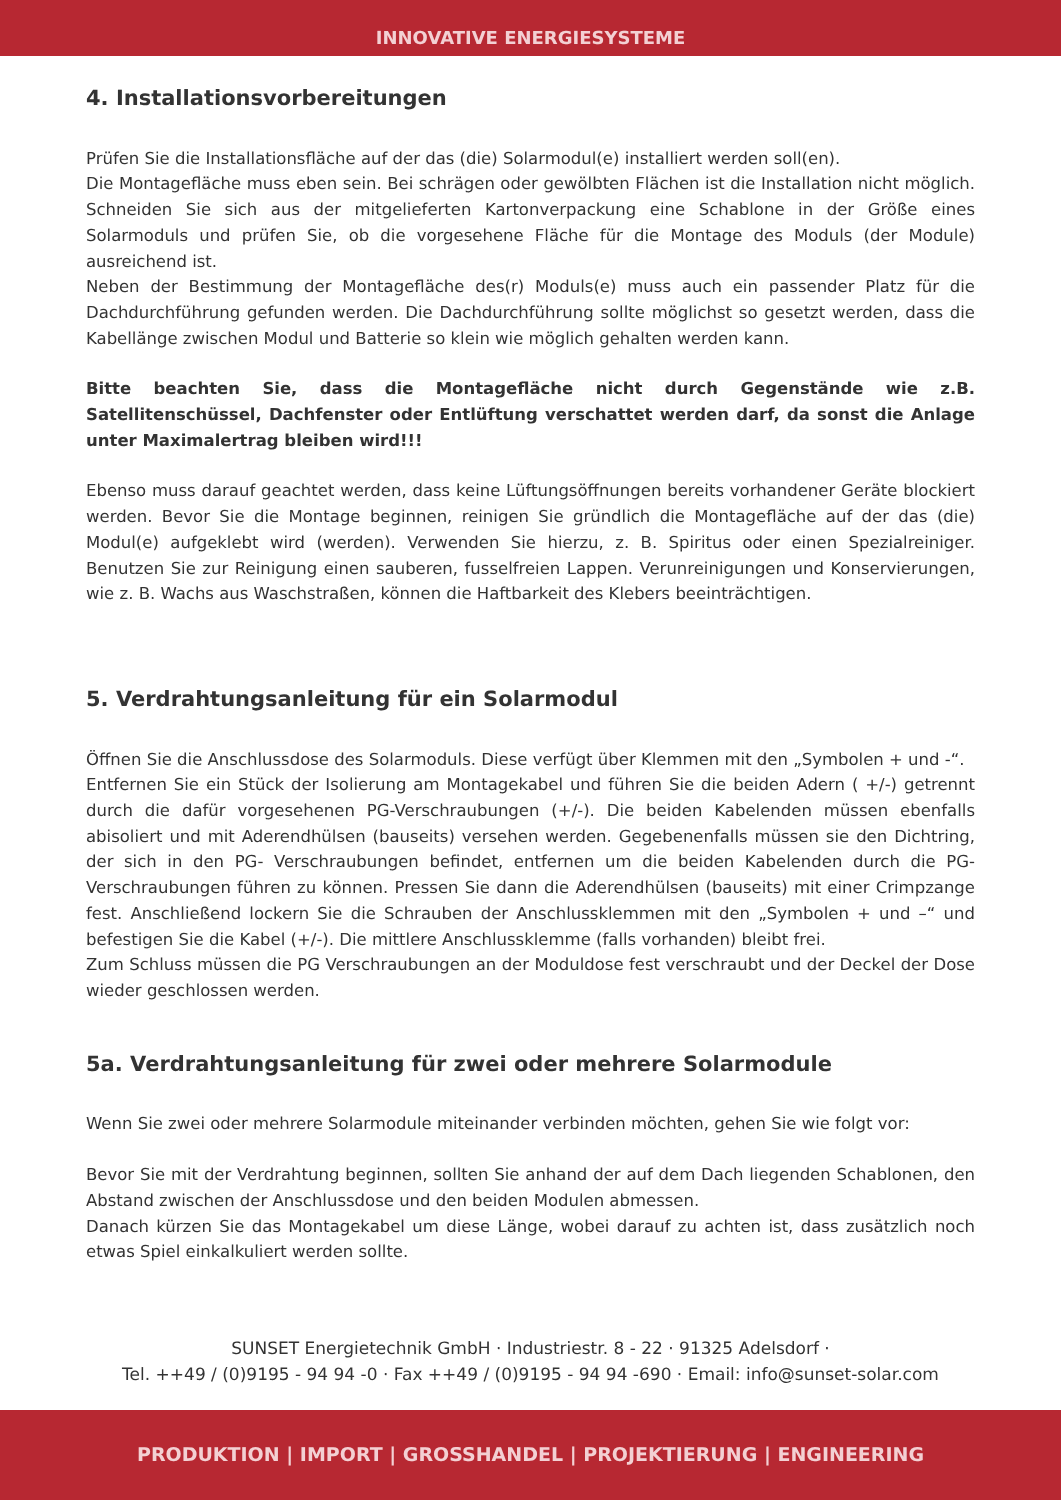INNOVATIVE ENERGIESYSTEME
4. Installationsvorbereitungen
Prüfen Sie die Installationsfläche auf der das (die) Solarmodul(e) installiert werden soll(en).
Die Montagefläche muss eben sein. Bei schrägen oder gewölbten Flächen ist die Installation nicht möglich. Schneiden Sie sich aus der mitgelieferten Kartonverpackung eine Schablone in der Größe eines Solarmoduls und prüfen Sie, ob die vorgesehene Fläche für die Montage des Moduls (der Module) ausreichend ist.
Neben der Bestimmung der Montagefläche des(r) Moduls(e) muss auch ein passender Platz für die Dachdurchführung gefunden werden. Die Dachdurchführung sollte möglichst so gesetzt werden, dass die Kabellänge zwischen Modul und Batterie so klein wie möglich gehalten werden kann.
Bitte beachten Sie, dass die Montagefläche nicht durch Gegenstände wie z.B. Satellitenschüssel, Dachfenster oder Entlüftung verschattet werden darf, da sonst die Anlage unter Maximalertrag bleiben wird!!!
Ebenso muss darauf geachtet werden, dass keine Lüftungsöffnungen bereits vorhandener Geräte blockiert werden. Bevor Sie die Montage beginnen, reinigen Sie gründlich die Montagefläche auf der das (die) Modul(e) aufgeklebt wird (werden). Verwenden Sie hierzu, z. B. Spiritus oder einen Spezialreiniger. Benutzen Sie zur Reinigung einen sauberen, fusselfreien Lappen. Verunreinigungen und Konservierungen, wie z. B. Wachs aus Waschstraßen, können die Haftbarkeit des Klebers beeinträchtigen.
5. Verdrahtungsanleitung für ein Solarmodul
Öffnen Sie die Anschlussdose des Solarmoduls. Diese verfügt über Klemmen mit den „Symbolen + und -“.
Entfernen Sie ein Stück der Isolierung am Montagekabel und führen Sie die beiden Adern ( +/-) getrennt durch die dafür vorgesehenen PG-Verschraubungen (+/-). Die beiden Kabelenden müssen ebenfalls abisoliert und mit Aderendhülsen (bauseits) versehen werden. Gegebenenfalls müssen sie den Dichtring, der sich in den PG- Verschraubungen befindet, entfernen um die beiden Kabelenden durch die PG- Verschraubungen führen zu können. Pressen Sie dann die Aderendhülsen (bauseits) mit einer Crimpzange fest. Anschließend lockern Sie die Schrauben der Anschlussklemmen mit den „Symbolen + und –“ und befestigen Sie die Kabel (+/-). Die mittlere Anschlussklemme (falls vorhanden) bleibt frei.
Zum Schluss müssen die PG Verschraubungen an der Moduldose fest verschraubt und der Deckel der Dose wieder geschlossen werden.
5a. Verdrahtungsanleitung für zwei oder mehrere Solarmodule
Wenn Sie zwei oder mehrere Solarmodule miteinander verbinden möchten, gehen Sie wie folgt vor:
Bevor Sie mit der Verdrahtung beginnen, sollten Sie anhand der auf dem Dach liegenden Schablonen, den Abstand zwischen der Anschlussdose und den beiden Modulen abmessen.
Danach kürzen Sie das Montagekabel um diese Länge, wobei darauf zu achten ist, dass zusätzlich noch etwas Spiel einkalkuliert werden sollte.
SUNSET Energietechnik GmbH · Industriestr. 8 - 22 · 91325 Adelsdorf ·
Tel. ++49 / (0)9195 - 94 94 -0 · Fax ++49 / (0)9195 - 94 94 -690 · Email: info@sunset-solar.com
PRODUKTION | IMPORT | GROSSHANDEL | PROJEKTIERUNG | ENGINEERING